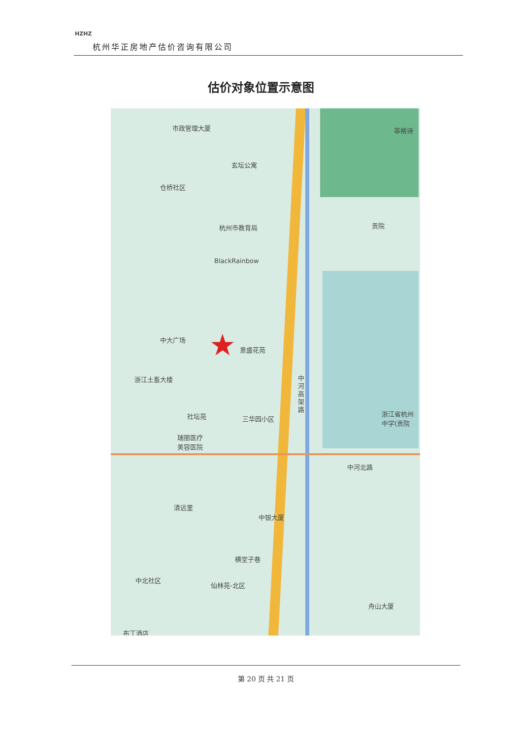HZHZ
杭州华正房地产估价咨询有限公司
估价对象位置示意图
市政管理大厦
玄坛公寓
仓桥社区
杭州市教育局
BlackRainbow
贡院
菲格诗
中大广场
意盛花苑
★
浙江土畜大楼
中河高架路
社坛苑 三华园小区
瑞丽医疗
美容医院
浙江省杭州
中学(贡院
中河北路
清远里
中银大厦
横堂子巷
中北社区
仙林苑-北区
舟山大厦
布丁酒店
第 20 页 共 21 页